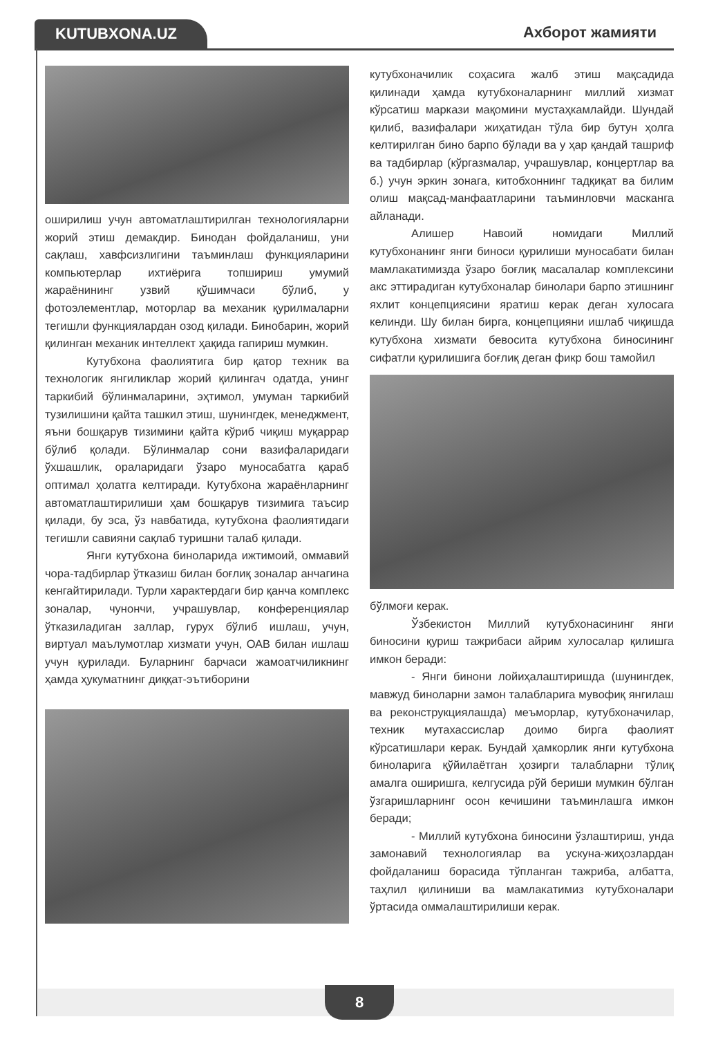KUTUBXONA.UZ Ахборот жамияти
оширилиш учун автоматлаштирилган технологияларни жорий этиш демакдир. Бинодан фойдаланиш, уни сақлаш, хавфсизлигини таъминлаш функцияларини компьютерлар ихтиёрига топшириш умумий жараёнининг узвий қўшимчаси бўлиб, у фотоэлементлар, моторлар ва механик қурилмаларни тегишли функциялардан озод қилади. Бинобарин, жорий қилинган механик интеллект ҳақида гапириш мумкин.
Кутубхона фаолиятига бир қатор техник ва технологик янгиликлар жорий қилингач одатда, унинг таркибий бўлинмаларини, эҳтимол, умуман таркибий тузилишини қайта ташкил этиш, шунингдек, менеджмент, яъни бошқарув тизимини қайта кўриб чиқиш муқаррар бўлиб қолади. Бўлинмалар сони вазифаларидаги ўхшашлик, ораларидаги ўзаро муносабатга қараб оптимал ҳолатга келтиради. Кутубхона жараёнларнинг автоматлаштирилиши ҳам бошқарув тизимига таъсир қилади, бу эса, ўз навбатида, кутубхона фаолиятидаги тегишли савияни сақлаб туришни талаб қилади.
Янги кутубхона биноларида ижтимоий, оммавий чора-тадбирлар ўтказиш билан боғлиқ зоналар анчагина кенгайтирилади. Турли характердаги бир қанча комплекс зоналар, чунончи, учрашувлар, конференциялар ўтказиладиган заллар, гурух бўлиб ишлаш, учун, виртуал маълумотлар хизмати учун, ОАВ билан ишлаш учун қурилади. Буларнинг барчаси жамоатчиликнинг ҳамда ҳукуматнинг диққат-эътиборини
кутубхоначилик соҳасига жалб этиш мақсадида қилинади ҳамда кутубхоналарнинг миллий хизмат кўрсатиш маркази мақомини мустаҳкамлайди. Шундай қилиб, вазифалари жиҳатидан тўла бир бутун ҳолга келтирилган бино барпо бўлади ва у ҳар қандай ташриф ва тадбирлар (кўргазмалар, учрашувлар, концертлар ва б.) учун эркин зонага, китобхоннинг тадқиқат ва билим олиш мақсад-манфаатларини таъминловчи масканга айланади.
Алишер Навоий номидаги Миллий кутубхонанинг янги биноси қурилиши муносабати билан мамлакатимизда ўзаро боғлиқ масалалар комплексини акс эттирадиган кутубхоналар бинолари барпо этишнинг яхлит концепциясини яратиш керак деган хулосага келинди. Шу билан бирга, концепцияни ишлаб чиқишда кутубхона хизмати бевосита кутубхона биносининг сифатли қурилишига боғлиқ деган фикр бош тамойил
бўлмоғи керак.
Ўзбекистон Миллий кутубхонасининг янги биносини қуриш тажрибаси айрим хулосалар қилишга имкон беради:
- Янги бинони лойиҳалаштиришда (шунингдек, мавжуд биноларни замон талабларига мувофиқ янгилаш ва реконструкциялашда) меъморлар, кутубхоначилар, техник мутахассислар доимо бирга фаолият кўрсатишлари керак. Бундай ҳамкорлик янги кутубхона биноларига қўйилаётган ҳозирги талабларни тўлиқ амалга оширишга, келгусида рўй бериши мумкин бўлган ўзгаришларнинг осон кечишини таъминлашга имкон беради;
- Миллий кутубхона биносини ўзлаштириш, унда замонавий технологиялар ва ускуна-жиҳозлардан фойдаланиш борасида тўпланган тажриба, албатта, таҳлил қилиниши ва мамлакатимиз кутубхоналари ўртасида оммалаштирилиши керак.
8